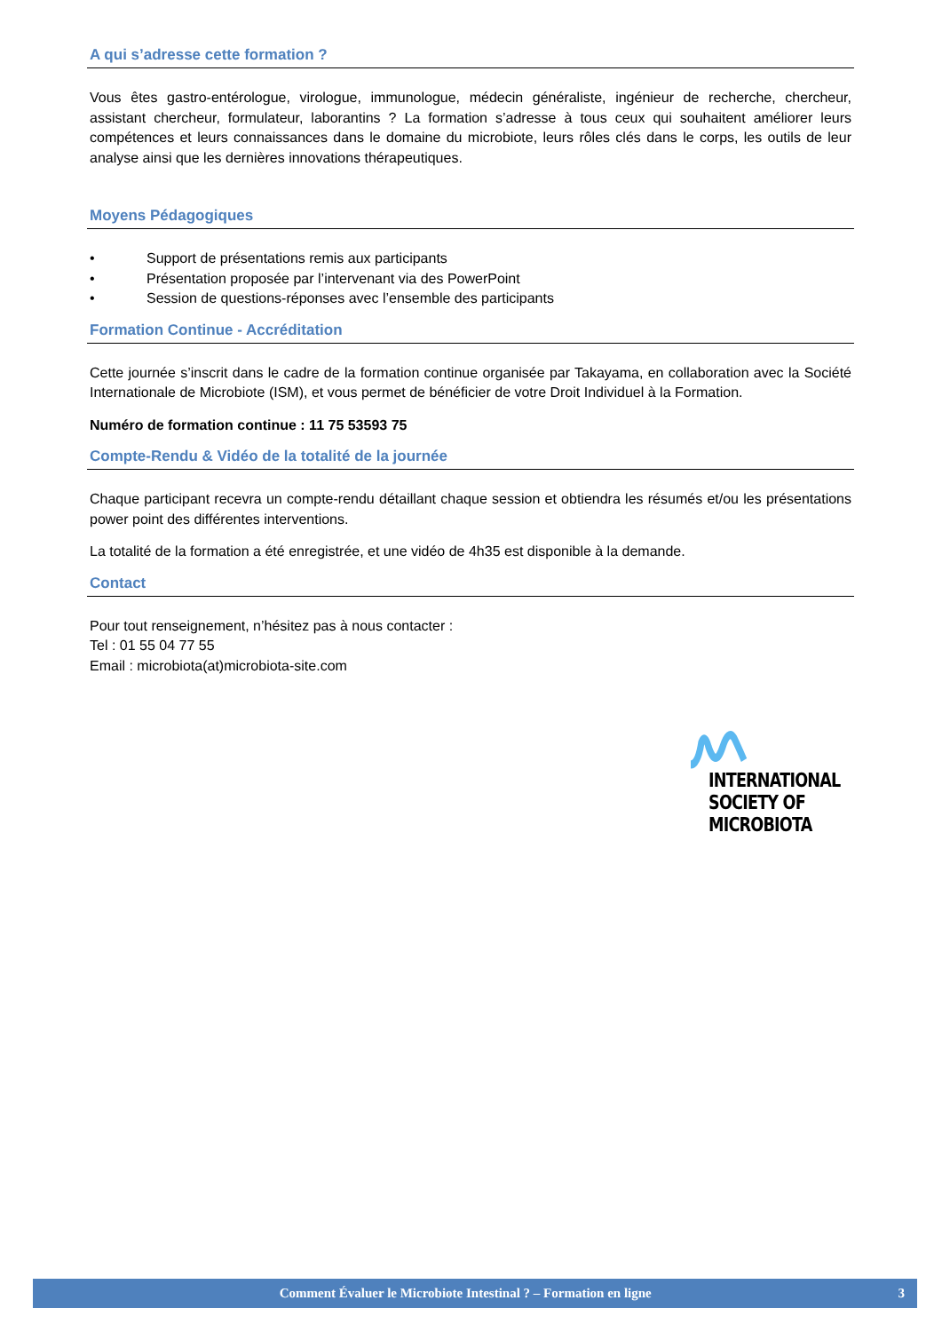A qui s’adresse cette formation ?
Vous êtes gastro-entérologue, virologue, immunologue, médecin généraliste, ingénieur de recherche, chercheur, assistant chercheur, formulateur, laborantins ? La formation s’adresse à tous ceux qui souhaitent améliorer leurs compétences et leurs connaissances dans le domaine du microbiote, leurs rôles clés dans le corps, les outils de leur analyse ainsi que les dernières innovations thérapeutiques.
Moyens Pédagogiques
• Support de présentations remis aux participants
• Présentation proposée par l’intervenant via des PowerPoint
• Session de questions-réponses avec l’ensemble des participants
Formation Continue - Accréditation
Cette journée s’inscrit dans le cadre de la formation continue organisée par Takayama, en collaboration avec la Société Internationale de Microbiote (ISM), et vous permet de bénéficier de votre Droit Individuel à la Formation.
Numéro de formation continue : 11 75 53593 75
Compte-Rendu & Vidéo de la totalité de la journée
Chaque participant recevra un compte-rendu détaillant chaque session et obtiendra les résumés et/ou les présentations power point des différentes interventions.
La totalité de la formation a été enregistrée, et une vidéo de 4h35 est disponible à la demande.
Contact
Pour tout renseignement, n’hésitez pas à nous contacter :
Tel : 01 55 04 77 55
Email : microbiota(at)microbiota-site.com
INTERNATIONAL
SOCIETY OF
MICROBIOTA
Comment Évaluer le Microbiote Intestinal ? – Formation en ligne 3